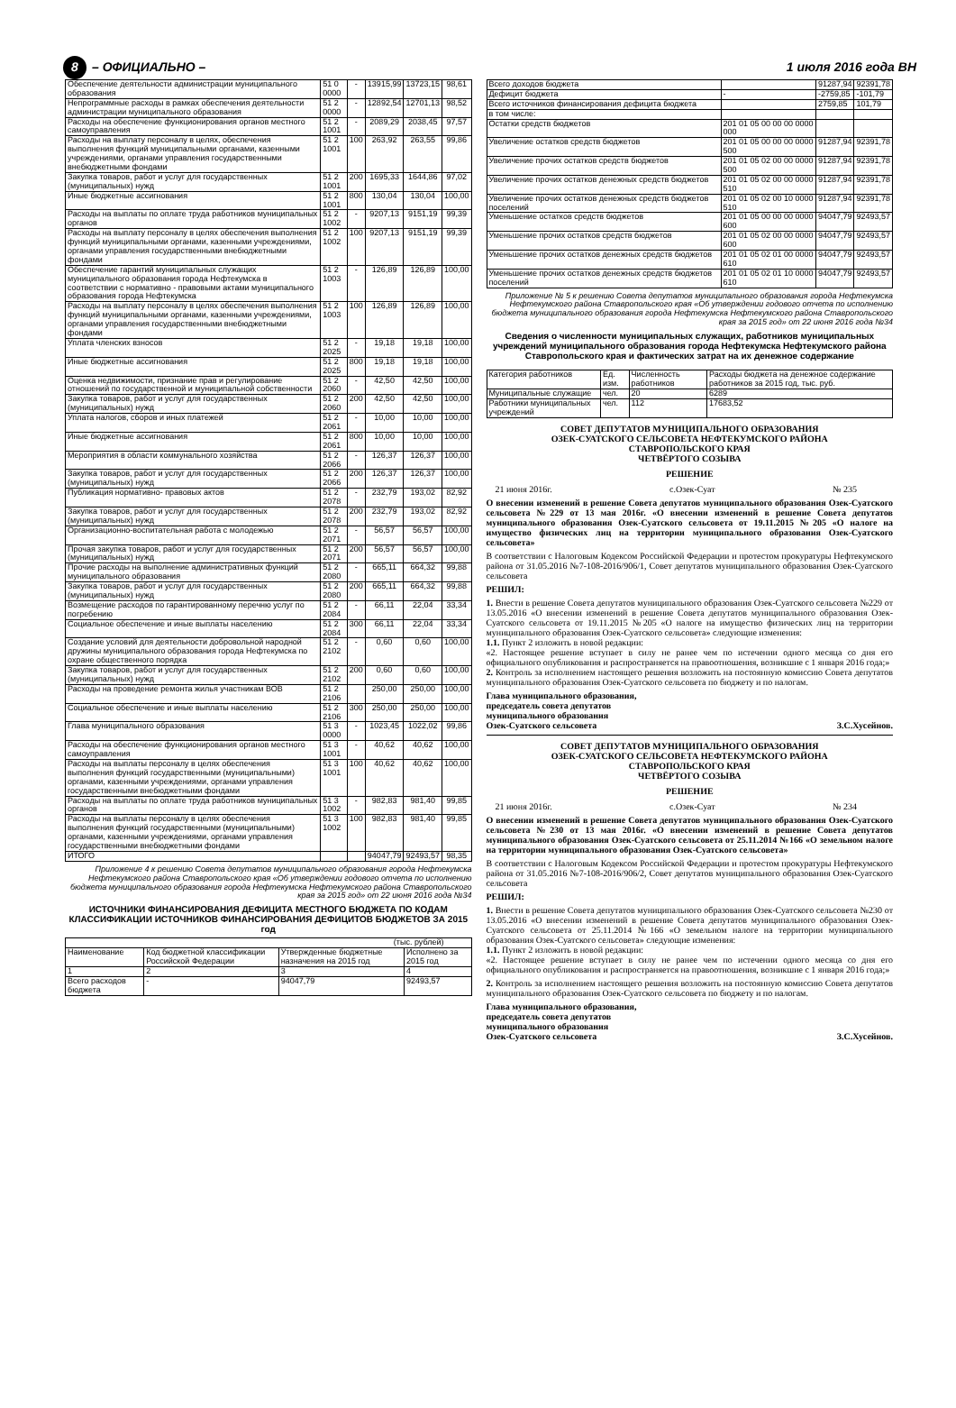8 – ОФИЦИАЛЬНО – 1 июля 2016 года ВН
| Обеспечение деятельности администрации муниципального образования | 51 0 0000 | - | 13915,99 | 13723,15 | 98,61 |
| Непрограммные расходы в рамках обеспечения деятельности администрации муниципального образования | 51 2 0000 | - | 12892,54 | 12701,13 | 98,52 |
| Расходы на обеспечение функционирования органов местного самоуправления | 51 2 1001 | - | 2089,29 | 2038,45 | 97,57 |
| Расходы на выплату персоналу в целях, обеспечения выполнения функций муниципальными органами, казенными учреждениями, органами управления государственными внебюджетными фондами | 51 2 1001 | 100 | 263,92 | 263,55 | 99,86 |
| Закупка товаров, работ и услуг для государственных (муниципальных) нужд | 51 2 1001 | 200 | 1695,33 | 1644,86 | 97,02 |
| Иные бюджетные ассигнования | 51 2 1001 | 800 | 130,04 | 130,04 | 100,00 |
| Расходы на выплаты по оплате труда работников муниципальных органов | 51 2 1002 | - | 9207,13 | 9151,19 | 99,39 |
| Расходы на выплату персоналу в целях обеспечения выполнения функций муниципальными органами, казенными учреждениями, органами управления государственными внебюджетными фондами | 51 2 1002 | 100 | 9207,13 | 9151,19 | 99,39 |
| Обеспечение гарантий муниципальных служащих муниципального образования города Нефтекумска в соответствии с нормативно - правовыми актами муниципального образования города Нефтекумска | 51 2 1003 | - | 126,89 | 126,89 | 100,00 |
| Расходы на выплату персоналу в целях обеспечения выполнения функций муниципальными органами, казенными учреждениями, органами управления государственными внебюджетными фондами | 51 2 1003 | 100 | 126,89 | 126,89 | 100,00 |
| Уплата членских взносов | 51 2 2025 | - | 19,18 | 19,18 | 100,00 |
| Иные бюджетные ассигнования | 51 2 2025 | 800 | 19,18 | 19,18 | 100,00 |
| Оценка недвижимости, признание прав и регулирование отношений по государственной и муниципальной собственности | 51 2 2060 | - | 42,50 | 42,50 | 100,00 |
| Закупка товаров, работ и услуг для государственных (муниципальных) нужд | 51 2 2060 | 200 | 42,50 | 42,50 | 100,00 |
| Уплата налогов, сборов и иных платежей | 51 2 2061 | - | 10,00 | 10,00 | 100,00 |
| Иные бюджетные ассигнования | 51 2 2061 | 800 | 10,00 | 10,00 | 100,00 |
| Мероприятия в области коммунального хозяйства | 51 2 2066 | - | 126,37 | 126,37 | 100,00 |
| Закупка товаров, работ и услуг для государственных (муниципальных) нужд | 51 2 2066 | 200 | 126,37 | 126,37 | 100,00 |
| Публикация нормативно- правовых актов | 51 2 2078 | - | 232,79 | 193,02 | 82,92 |
| Закупка товаров, работ и услуг для государственных (муниципальных) нужд | 51 2 2078 | 200 | 232,79 | 193,02 | 82,92 |
| Организационно-воспитательная работа с молодежью | 51 2 2071 | - | 56,57 | 56,57 | 100,00 |
| Прочая закупка товаров, работ и услуг для государственных (муниципальных) нужд | 51 2 2071 | 200 | 56,57 | 56,57 | 100,00 |
| Прочие расходы на выполнение административных функций муниципального образования | 51 2 2080 | - | 665,11 | 664,32 | 99,88 |
| Закупка товаров, работ и услуг для государственных (муниципальных) нужд | 51 2 2080 | 200 | 665,11 | 664,32 | 99,88 |
| Возмещение расходов по гарантированному перечню услуг по погребению | 51 2 2084 | - | 66,11 | 22,04 | 33,34 |
| Социальное обеспечение и иные выплаты населению | 51 2 2084 | 300 | 66,11 | 22,04 | 33,34 |
| Создание условий для деятельности добровольной народной дружины муниципального образования города Нефтекумска по охране общественного порядка | 51 2 2102 | - | 0,60 | 0,60 | 100,00 |
| Закупка товаров, работ и услуг для государственных (муниципальных) нужд | 51 2 2102 | 200 | 0,60 | 0,60 | 100,00 |
| Расходы на проведение ремонта жилья участникам ВОВ | 51 2 2106 | | 250,00 | 250,00 | 100,00 |
| Социальное обеспечение и иные выплаты населению | 51 2 2106 | 300 | 250,00 | 250,00 | 100,00 |
| Глава муниципального образования | 51 3 0000 | - | 1023,45 | 1022,02 | 99,86 |
| Расходы на обеспечение функционирования органов местного самоуправления | 51 3 1001 | - | 40,62 | 40,62 | 100,00 |
| Расходы на выплаты персоналу в целях обеспечения выполнения функций государственными (муниципальными) органами, казенными учреждениями, органами управления государственными внебюджетными фондами | 51 3 1001 | 100 | 40,62 | 40,62 | 100,00 |
| Расходы на выплаты по оплате труда работников муниципальных органов | 51 3 1002 | - | 982,83 | 981,40 | 99,85 |
| Расходы на выплаты персоналу в целях обеспечения выполнения функций государственными (муниципальными) органами, казенными учреждениями, органами управления государственными внебюджетными фондами | 51 3 1002 | 100 | 982,83 | 981,40 | 99,85 |
| ИТОГО | | | 94047,79 | 92493,57 | 98,35 |
Приложение 4 к решению Совета депутатов муниципального образования города Нефтекумска Нефтекумского района Ставропольского края «Об утверждении годового отчета по исполнению бюджета муниципального образования города Нефтекумска Нефтекумского района Ставропольского края за 2015 год» от 22 июня 2016 года №34
ИСТОЧНИКИ ФИНАНСИРОВАНИЯ ДЕФИЦИТА МЕСТНОГО БЮДЖЕТА ПО КОДАМ КЛАССИФИКАЦИИ ИСТОЧНИКОВ ФИНАНСИРОВАНИЯ ДЕФИЦИТОВ БЮДЖЕТОВ ЗА 2015 год
| (тыс. рублей) | | | |
| Наименование | Код бюджетной классификации Российской Федерации | Утвержденные бюджетные назначения на 2015 год | Исполнено за 2015 год |
| 1 | 2 | 3 | 4 |
| Всего расходов бюджета | - | 94047,79 | 92493,57 |
| Всего доходов бюджета | | 91287,94 | 92391,78 |
| Дефицит бюджета | - | -2759,85 | -101,79 |
| Всего источников финансирования дефицита бюджета | | 2759,85 | 101,79 |
| в том числе: | | | |
| Остатки средств бюджетов | 201 01 05 00 00 00 0000 000 | | |
| Увеличение остатков средств бюджетов | 201 01 05 00 00 00 0000 500 | 91287,94 | 92391,78 |
| Увеличение прочих остатков средств бюджетов | 201 01 05 02 00 00 0000 500 | 91287,94 | 92391,78 |
| Увеличение прочих остатков денежных средств бюджетов | 201 01 05 02 00 00 0000 510 | 91287,94 | 92391,78 |
| Увеличение прочих остатков денежных средств бюджетов поселений | 201 01 05 02 00 10 0000 510 | 91287,94 | 92391,78 |
| Уменьшение остатков средств бюджетов | 201 01 05 00 00 00 0000 600 | 94047,79 | 92493,57 |
| Уменьшение прочих остатков средств бюджетов | 201 01 05 02 00 00 0000 600 | 94047,79 | 92493,57 |
| Уменьшение прочих остатков денежных средств бюджетов | 201 01 05 02 01 00 0000 610 | 94047,79 | 92493,57 |
| Уменьшение прочих остатков денежных средств бюджетов поселений | 201 01 05 02 01 10 0000 610 | 94047,79 | 92493,57 |
Приложение № 5 к решению Совета депутатов муниципального образования города Нефтекумска Нефтекумского района Ставропольского края «Об утверждении годового отчета по исполнению бюджета муниципального образования города Нефтекумска Нефтекумского района Ставропольского края за 2015 год» от 22 июня 2016 года №34
Сведения о численности муниципальных служащих, работников муниципальных учреждений муниципального образования города Нефтекумска Нефтекумского района Ставропольского края и фактических затрат на их денежное содержание
| Категория работников | Ед. изм. | Численность работников | Расходы бюджета на денежное содержание работников за 2015 год, тыс. руб. |
| Муниципальные служащие | чел. | 20 | 6289 |
| Работники муниципальных учреждений | чел. | 112 | 17683,52 |
СОВЕТ ДЕПУТАТОВ МУНИЦИПАЛЬНОГО ОБРАЗОВАНИЯ
ОЗЕК-СУАТСКОГО СЕЛЬСОВЕТА НЕФТЕКУМСКОГО РАЙОНА
СТАВРОПОЛЬСКОГО КРАЯ
ЧЕТВЁРТОГО СОЗЫВА
РЕШЕНИЕ
21 июня 2016г. с.Озек-Суат № 235
О внесении изменений в решение Совета депутатов муниципального образования Озек-Суатского сельсовета №229 от 13 мая 2016г. «О внесении изменений в решение Совета депутатов муниципального образования Озек-Суатского сельсовета от 19.11.2015 №205 «О налоге на имущество физических лиц на территории муниципального образования Озек-Суатского сельсовета»
В соответствии с Налоговым Кодексом Российской Федерации и протестом прокуратуры Нефтекумского района от 31.05.2016 №7-108-2016/906/1, Совет депутатов муниципального образования Озек-Суатского сельсовета
РЕШИЛ:
1. Внести в решение Совета депутатов муниципального образования Озек-Суатского сельсовета №229 от 13.05.2016 «О внесении изменений в решение Совета депутатов муниципального образования Озек-Суатского сельсовета от 19.11.2015 №205 «О налоге на имущество физических лиц на территории муниципального образования Озек-Суатского сельсовета» следующие изменения:
1.1. Пункт 2 изложить в новой редакции:
«2. Настоящее решение вступает в силу не ранее чем по истечении одного месяца со дня его официального опубликования и распространяется на правоотношения, возникшие с 1 января 2016 года;»
2. Контроль за исполнением настоящего решения возложить на постоянную комиссию Совета депутатов муниципального образования Озек-Суатского сельсовета по бюджету и по налогам.
Глава муниципального образования,
председатель совета депутатов
муниципального образования
Озек-Суатского сельсовета З.С.Хусейнов.
СОВЕТ ДЕПУТАТОВ МУНИЦИПАЛЬНОГО ОБРАЗОВАНИЯ
ОЗЕК-СУАТСКОГО СЕЛЬСОВЕТА НЕФТЕКУМСКОГО РАЙОНА
СТАВРОПОЛЬСКОГО КРАЯ
ЧЕТВЁРТОГО СОЗЫВА
РЕШЕНИЕ
21 июня 2016г. с.Озек-Суат № 234
О внесении изменений в решение Совета депутатов муниципального образования Озек-Суатского сельсовета №230 от 13 мая 2016г. «О внесении изменений в решение Совета депутатов муниципального образования Озек-Суатского сельсовета от 25.11.2014 №166 «О земельном налоге на территории муниципального образования Озек-Суатского сельсовета»
В соответствии с Налоговым Кодексом Российской Федерации и протестом прокуратуры Нефтекумского района от 31.05.2016 №7-108-2016/906/2, Совет депутатов муниципального образования Озек-Суатского сельсовета
РЕШИЛ:
1. Внести в решение Совета депутатов муниципального образования Озек-Суатского сельсовета №230 от 13.05.2016 «О внесении изменений в решение Совета депутатов муниципального образования Озек-Суатского сельсовета от 25.11.2014 №166 «О земельном налоге на территории муниципального образования Озек-Суатского сельсовета» следующие изменения:
1.1. Пункт 2 изложить в новой редакции:
«2. Настоящее решение вступает в силу не ранее чем по истечении одного месяца со дня его официального опубликования и распространяется на правоотношения, возникшие с 1 января 2016 года;»
2. Контроль за исполнением настоящего решения возложить на постоянную комиссию Совета депутатов муниципального образования Озек-Суатского сельсовета по бюджету и по налогам.
Глава муниципального образования,
председатель совета депутатов
муниципального образования
Озек-Суатского сельсовета З.С.Хусейнов.